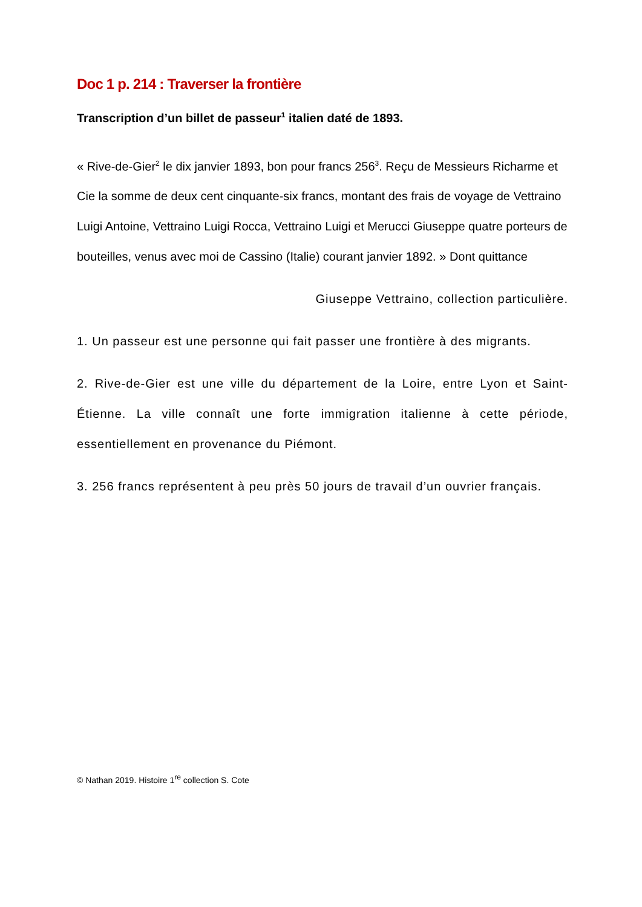Doc 1 p. 214 : Traverser la frontière
Transcription d’un billet de passeur<sup>1</sup> italien daté de 1893.
« Rive-de-Gier<sup>2</sup> le dix janvier 1893, bon pour francs 256<sup>3</sup>. Reçu de Messieurs Richarme et Cie la somme de deux cent cinquante-six francs, montant des frais de voyage de Vettraino Luigi Antoine, Vettraino Luigi Rocca, Vettraino Luigi et Merucci Giuseppe quatre porteurs de bouteilles, venus avec moi de Cassino (Italie) courant janvier 1892. » Dont quittance
Giuseppe Vettraino, collection particulière.
1. Un passeur est une personne qui fait passer une frontière à des migrants.
2. Rive-de-Gier est une ville du département de la Loire, entre Lyon et Saint-Étienne. La ville connaît une forte immigration italienne à cette période, essentiellement en provenance du Piémont.
3. 256 francs représentent à peu près 50 jours de travail d’un ouvrier français.
© Nathan 2019. Histoire 1<sup>re</sup> collection S. Cote